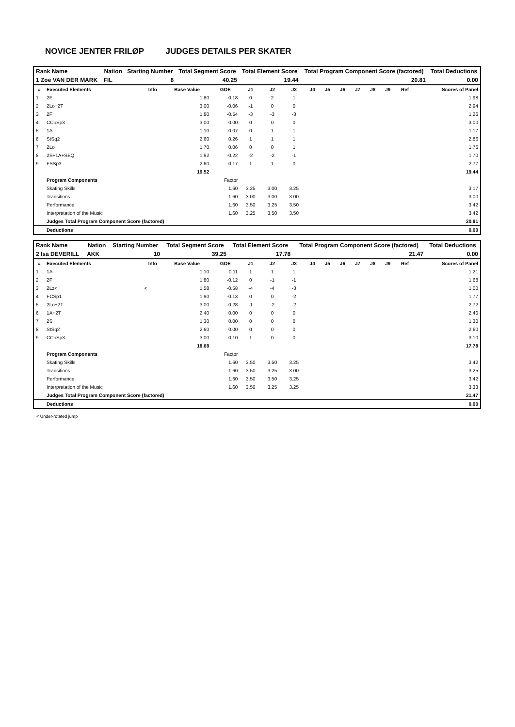NOVICE JENTER FRILØP JUDGES DETAILS PER SKATER
| Rank Name | Nation | Starting Number | Total Segment Score | Total Element Score | Total Program Component Score (factored) | Total Deductions |
| --- | --- | --- | --- | --- | --- | --- |
| 1 Zoe VAN DER MARK | FIL | 8 | 40.25 | 19.44 | 20.81 | 0.00 |
| # | Executed Elements | Info | Base Value | GOE | J1 | J2 | J3 | J4 | J5 | J6 | J7 | J8 | J9 | Ref | Scores of Panel |
| --- | --- | --- | --- | --- | --- | --- | --- | --- | --- | --- | --- | --- | --- | --- | --- |
| 1 | 2F | | 1.80 | 0.18 | 0 | 2 | 1 | | | | | | | | 1.98 |
| 2 | 2Lo+2T | | 3.00 | -0.06 | -1 | 0 | 0 | | | | | | | | 2.94 |
| 3 | 2F | | 1.80 | -0.54 | -3 | -3 | -3 | | | | | | | | 1.26 |
| 4 | CCoSp3 | | 3.00 | 0.00 | 0 | 0 | 0 | | | | | | | | 3.00 |
| 5 | 1A | | 1.10 | 0.07 | 0 | 1 | 1 | | | | | | | | 1.17 |
| 6 | StSq2 | | 2.60 | 0.26 | 1 | 1 | 1 | | | | | | | | 2.86 |
| 7 | 2Lo | | 1.70 | 0.06 | 0 | 0 | 1 | | | | | | | | 1.76 |
| 8 | 2S+1A+SEQ | | 1.92 | -0.22 | -2 | -2 | -1 | | | | | | | | 1.70 |
| 9 | FSSp3 | | 2.60 | 0.17 | 1 | 1 | 0 | | | | | | | | 2.77 |
| | | | 19.52 | | | | | | | | | | | | 19.44 |
| | Program Components | | | Factor | | | | | | | | | | | |
| | Skating Skills | | | 1.60 | 3.25 | 3.00 | 3.25 | | | | | | | | 3.17 |
| | Transitions | | | 1.60 | 3.00 | 3.00 | 3.00 | | | | | | | | 3.00 |
| | Performance | | | 1.60 | 3.50 | 3.25 | 3.50 | | | | | | | | 3.42 |
| | Interpretation of the Music | | | 1.60 | 3.25 | 3.50 | 3.50 | | | | | | | | 3.42 |
| | Judges Total Program Component Score (factored) | | | | | | | | | | | | | | 20.81 |
| | Deductions | | | | | | | | | | | | | | 0.00 |
| Rank Name | Nation | Starting Number | Total Segment Score | Total Element Score | Total Program Component Score (factored) | Total Deductions |
| --- | --- | --- | --- | --- | --- | --- |
| 2 Isa DEVERILL | AKK | 10 | 39.25 | 17.78 | 21.47 | 0.00 |
| # | Executed Elements | Info | Base Value | GOE | J1 | J2 | J3 | J4 | J5 | J6 | J7 | J8 | J9 | Ref | Scores of Panel |
| --- | --- | --- | --- | --- | --- | --- | --- | --- | --- | --- | --- | --- | --- | --- | --- |
| 1 | 1A | | 1.10 | 0.11 | 1 | 1 | 1 | | | | | | | | 1.21 |
| 2 | 2F | | 1.80 | -0.12 | 0 | -1 | -1 | | | | | | | | 1.68 |
| 3 | 2Lz< | < | 1.58 | -0.58 | -4 | -4 | -3 | | | | | | | | 1.00 |
| 4 | FCSp1 | | 1.90 | -0.13 | 0 | 0 | -2 | | | | | | | | 1.77 |
| 5 | 2Lo+2T | | 3.00 | -0.28 | -1 | -2 | -2 | | | | | | | | 2.72 |
| 6 | 1A+2T | | 2.40 | 0.00 | 0 | 0 | 0 | | | | | | | | 2.40 |
| 7 | 2S | | 1.30 | 0.00 | 0 | 0 | 0 | | | | | | | | 1.30 |
| 8 | StSq2 | | 2.60 | 0.00 | 0 | 0 | 0 | | | | | | | | 2.60 |
| 9 | CCoSp3 | | 3.00 | 0.10 | 1 | 0 | 0 | | | | | | | | 3.10 |
| | | | 18.68 | | | | | | | | | | | | 17.78 |
| | Program Components | | | Factor | | | | | | | | | | | |
| | Skating Skills | | | 1.60 | 3.50 | 3.50 | 3.25 | | | | | | | | 3.42 |
| | Transitions | | | 1.60 | 3.50 | 3.25 | 3.00 | | | | | | | | 3.25 |
| | Performance | | | 1.60 | 3.50 | 3.50 | 3.25 | | | | | | | | 3.42 |
| | Interpretation of the Music | | | 1.60 | 3.50 | 3.25 | 3.25 | | | | | | | | 3.33 |
| | Judges Total Program Component Score (factored) | | | | | | | | | | | | | | 21.47 |
| | Deductions | | | | | | | | | | | | | | 0.00 |
< Under-rotated jump